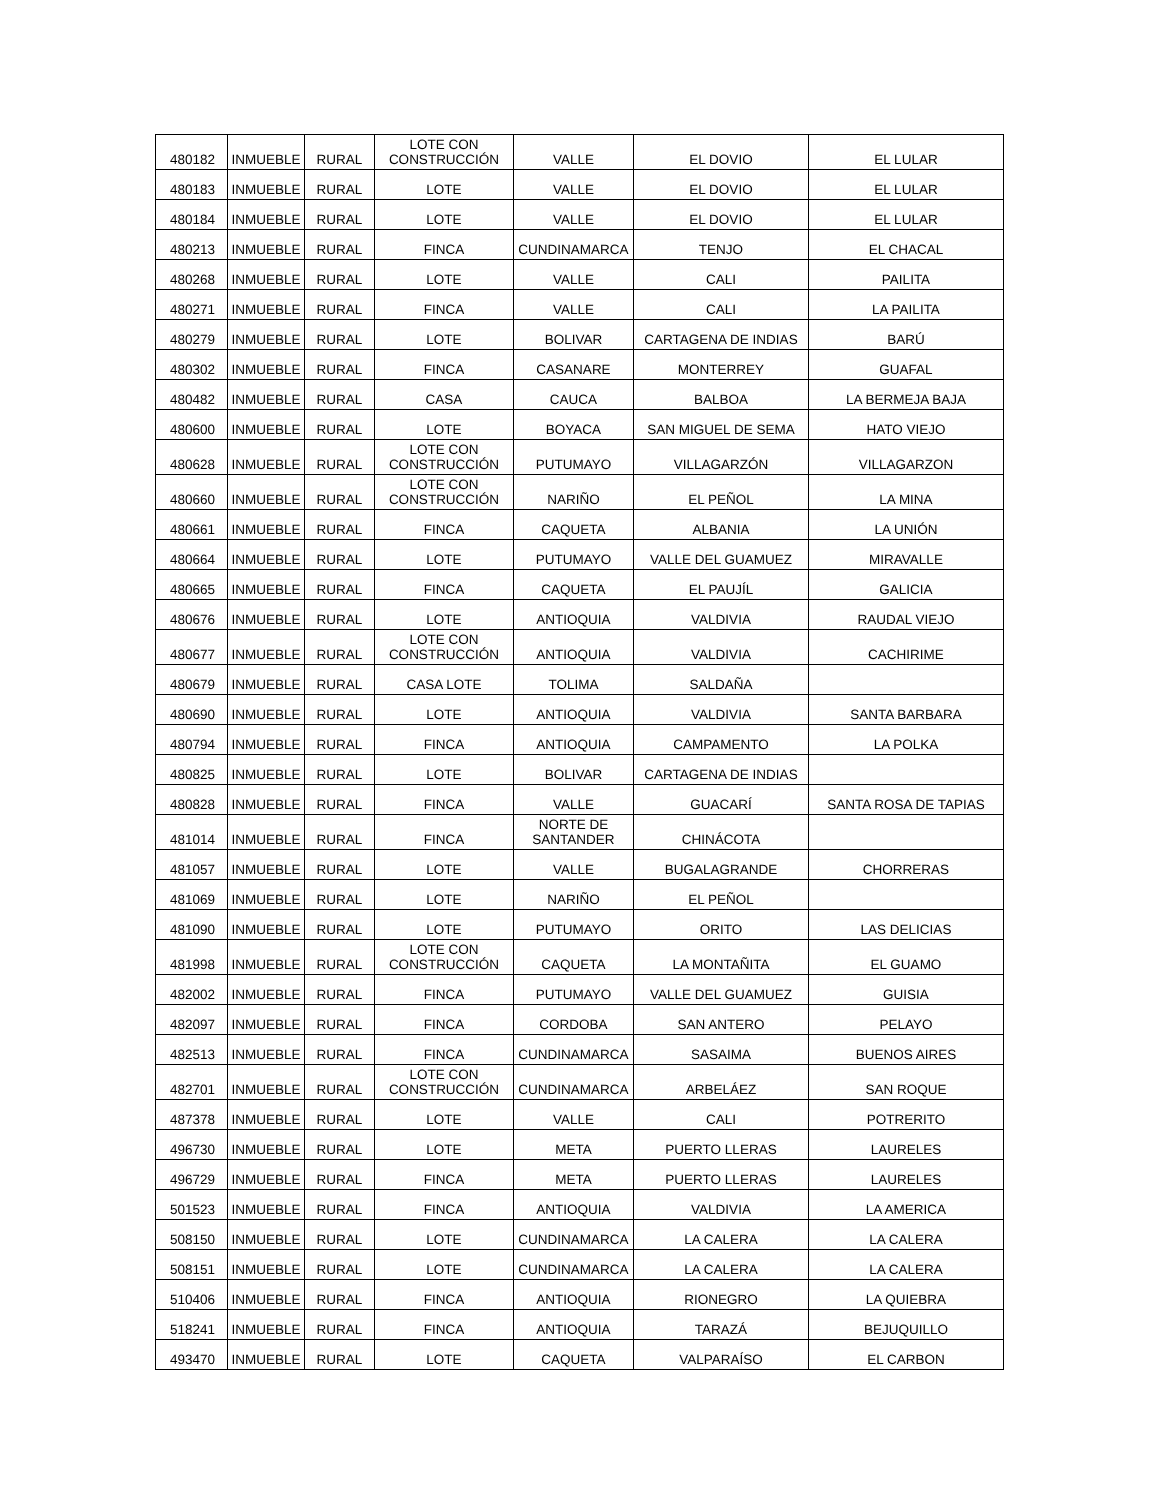| 480182 | INMUEBLE | RURAL | LOTE CON CONSTRUCCIÓN | VALLE | EL DOVIO | EL LULAR |
| 480183 | INMUEBLE | RURAL | LOTE | VALLE | EL DOVIO | EL LULAR |
| 480184 | INMUEBLE | RURAL | LOTE | VALLE | EL DOVIO | EL LULAR |
| 480213 | INMUEBLE | RURAL | FINCA | CUNDINAMARCA | TENJO | EL CHACAL |
| 480268 | INMUEBLE | RURAL | LOTE | VALLE | CALI | PAILITA |
| 480271 | INMUEBLE | RURAL | FINCA | VALLE | CALI | LA PAILITA |
| 480279 | INMUEBLE | RURAL | LOTE | BOLIVAR | CARTAGENA DE INDIAS | BARÚ |
| 480302 | INMUEBLE | RURAL | FINCA | CASANARE | MONTERREY | GUAFAL |
| 480482 | INMUEBLE | RURAL | CASA | CAUCA | BALBOA | LA BERMEJA BAJA |
| 480600 | INMUEBLE | RURAL | LOTE | BOYACA | SAN MIGUEL DE SEMA | HATO VIEJO |
| 480628 | INMUEBLE | RURAL | LOTE CON CONSTRUCCIÓN | PUTUMAYO | VILLAGARZÓN | VILLAGARZON |
| 480660 | INMUEBLE | RURAL | LOTE CON CONSTRUCCIÓN | NARIÑO | EL PEÑOL | LA MINA |
| 480661 | INMUEBLE | RURAL | FINCA | CAQUETA | ALBANIA | LA UNIÓN |
| 480664 | INMUEBLE | RURAL | LOTE | PUTUMAYO | VALLE DEL GUAMUEZ | MIRAVALLE |
| 480665 | INMUEBLE | RURAL | FINCA | CAQUETA | EL PAUJÍL | GALICIA |
| 480676 | INMUEBLE | RURAL | LOTE | ANTIOQUIA | VALDIVIA | RAUDAL VIEJO |
| 480677 | INMUEBLE | RURAL | LOTE CON CONSTRUCCIÓN | ANTIOQUIA | VALDIVIA | CACHIRIME |
| 480679 | INMUEBLE | RURAL | CASA LOTE | TOLIMA | SALDAÑA | |
| 480690 | INMUEBLE | RURAL | LOTE | ANTIOQUIA | VALDIVIA | SANTA BARBARA |
| 480794 | INMUEBLE | RURAL | FINCA | ANTIOQUIA | CAMPAMENTO | LA POLKA |
| 480825 | INMUEBLE | RURAL | LOTE | BOLIVAR | CARTAGENA DE INDIAS | |
| 480828 | INMUEBLE | RURAL | FINCA | VALLE | GUACARÍ | SANTA ROSA DE TAPIAS |
| 481014 | INMUEBLE | RURAL | FINCA | NORTE DE SANTANDER | CHINÁCOTA | |
| 481057 | INMUEBLE | RURAL | LOTE | VALLE | BUGALAGRANDE | CHORRERAS |
| 481069 | INMUEBLE | RURAL | LOTE | NARIÑO | EL PEÑOL | |
| 481090 | INMUEBLE | RURAL | LOTE | PUTUMAYO | ORITO | LAS DELICIAS |
| 481998 | INMUEBLE | RURAL | LOTE CON CONSTRUCCIÓN | CAQUETA | LA MONTAÑITA | EL GUAMO |
| 482002 | INMUEBLE | RURAL | FINCA | PUTUMAYO | VALLE DEL GUAMUEZ | GUISIA |
| 482097 | INMUEBLE | RURAL | FINCA | CORDOBA | SAN ANTERO | PELAYO |
| 482513 | INMUEBLE | RURAL | FINCA | CUNDINAMARCA | SASAIMA | BUENOS AIRES |
| 482701 | INMUEBLE | RURAL | LOTE CON CONSTRUCCIÓN | CUNDINAMARCA | ARBELÁEZ | SAN ROQUE |
| 487378 | INMUEBLE | RURAL | LOTE | VALLE | CALI | POTRERITO |
| 496730 | INMUEBLE | RURAL | LOTE | META | PUERTO LLERAS | LAURELES |
| 496729 | INMUEBLE | RURAL | FINCA | META | PUERTO LLERAS | LAURELES |
| 501523 | INMUEBLE | RURAL | FINCA | ANTIOQUIA | VALDIVIA | LA AMERICA |
| 508150 | INMUEBLE | RURAL | LOTE | CUNDINAMARCA | LA CALERA | LA CALERA |
| 508151 | INMUEBLE | RURAL | LOTE | CUNDINAMARCA | LA CALERA | LA CALERA |
| 510406 | INMUEBLE | RURAL | FINCA | ANTIOQUIA | RIONEGRO | LA QUIEBRA |
| 518241 | INMUEBLE | RURAL | FINCA | ANTIOQUIA | TARAZÁ | BEJUQUILLO |
| 493470 | INMUEBLE | RURAL | LOTE | CAQUETA | VALPARAÍSO | EL CARBON |